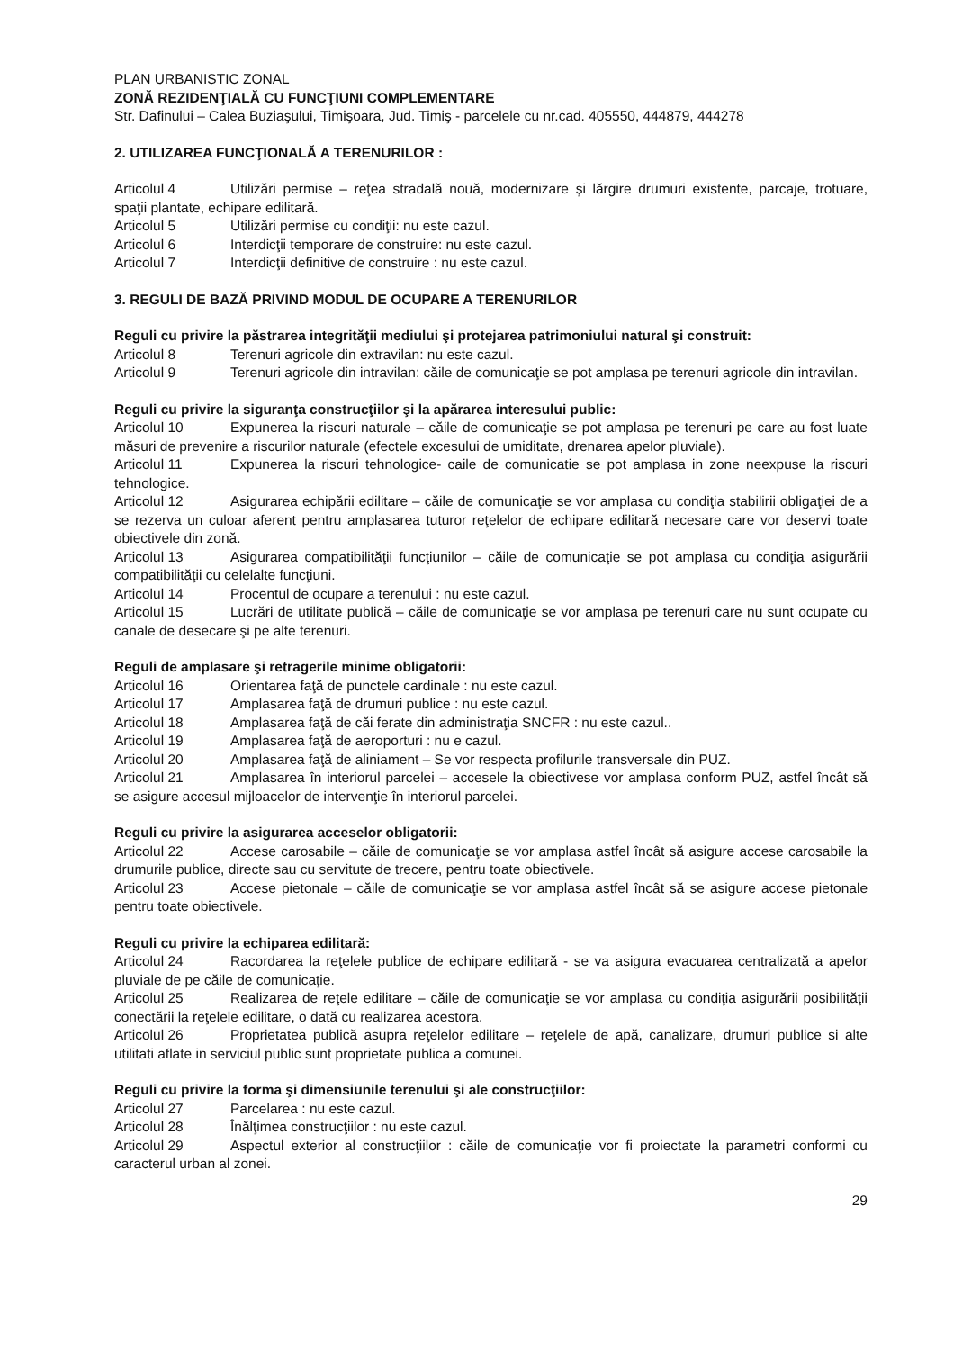PLAN URBANISTIC ZONAL
ZONĂ REZIDENŢIALĂ CU FUNCŢIUNI COMPLEMENTARE
Str. Dafinului – Calea Buziaşului, Timişoara, Jud. Timiş - parcelele cu nr.cad. 405550, 444879, 444278
2. UTILIZAREA FUNCŢIONALĂ A TERENURILOR :
Articolul 4 Utilizări permise – reţea stradală nouă, modernizare şi lărgire drumuri existente, parcaje, trotuare, spaţii plantate, echipare edilitară.
Articolul 5 Utilizări permise cu condiţii: nu este cazul.
Articolul 6 Interdicţii temporare de construire: nu este cazul.
Articolul 7 Interdicţii definitive de construire : nu este cazul.
3. REGULI DE BAZĂ PRIVIND MODUL DE OCUPARE A TERENURILOR
Reguli cu privire la păstrarea integrităţii mediului şi protejarea patrimoniului natural şi construit:
Articolul 8 Terenuri agricole din extravilan: nu este cazul.
Articolul 9 Terenuri agricole din intravilan: căile de comunicaţie se pot amplasa pe terenuri agricole din intravilan.
Reguli cu privire la siguranţa construcţiilor şi la apărarea interesului public:
Articolul 10 Expunerea la riscuri naturale – căile de comunicaţie se pot amplasa pe terenuri pe care au fost luate măsuri de prevenire a riscurilor naturale (efectele excesului de umiditate, drenarea apelor pluviale).
Articolul 11 Expunerea la riscuri tehnologice- caile de comunicatie se pot amplasa in zone neexpuse la riscuri tehnologice.
Articolul 12 Asigurarea echipării edilitare – căile de comunicaţie se vor amplasa cu condiţia stabilirii obligaţiei de a se rezerva un culoar aferent pentru amplasarea tuturor reţelelor de echipare edilitară necesare care vor deservi toate obiectivele din zonă.
Articolul 13 Asigurarea compatibilităţii funcţiunilor – căile de comunicaţie se pot amplasa cu condiţia asigurării compatibilităţii cu celelalte funcţiuni.
Articolul 14 Procentul de ocupare a terenului : nu este cazul.
Articolul 15 Lucrări de utilitate publică – căile de comunicaţie se vor amplasa pe terenuri care nu sunt ocupate cu canale de desecare şi pe alte terenuri.
Reguli de amplasare şi retragerile minime obligatorii:
Articolul 16 Orientarea faţă de punctele cardinale : nu este cazul.
Articolul 17 Amplasarea faţă de drumuri publice : nu este cazul.
Articolul 18 Amplasarea faţă de căi ferate din administraţia SNCFR : nu este cazul..
Articolul 19 Amplasarea faţă de aeroporturi : nu e cazul.
Articolul 20 Amplasarea faţă de aliniament – Se vor respecta profilurile transversale din PUZ.
Articolul 21 Amplasarea în interiorul parcelei – accesele la obiectivese vor amplasa conform PUZ, astfel încât să se asigure accesul mijloacelor de intervenţie în interiorul parcelei.
Reguli cu privire la asigurarea acceselor obligatorii:
Articolul 22 Accese carosabile – căile de comunicaţie se vor amplasa astfel încât să asigure accese carosabile la drumurile publice, directe sau cu servitute de trecere, pentru toate obiectivele.
Articolul 23 Accese pietonale – căile de comunicaţie se vor amplasa astfel încât să se asigure accese pietonale pentru toate obiectivele.
Reguli cu privire la echiparea edilitară:
Articolul 24 Racordarea la reţelele publice de echipare edilitară - se va asigura evacuarea centralizată a apelor pluviale de pe căile de comunicaţie.
Articolul 25 Realizarea de reţele edilitare – căile de comunicaţie se vor amplasa cu condiţia asigurării posibilităţii conectării la reţelele edilitare, o dată cu realizarea acestora.
Articolul 26 Proprietatea publică asupra reţelelor edilitare – reţelele de apă, canalizare, drumuri publice si alte utilitati aflate in serviciul public sunt proprietate publica a comunei.
Reguli cu privire la forma şi dimensiunile terenului şi ale construcţiilor:
Articolul 27 Parcelarea : nu este cazul.
Articolul 28 Înălţimea construcţiilor : nu este cazul.
Articolul 29 Aspectul exterior al construcţiilor : căile de comunicaţie vor fi proiectate la parametri conformi cu caracterul urban al zonei.
29